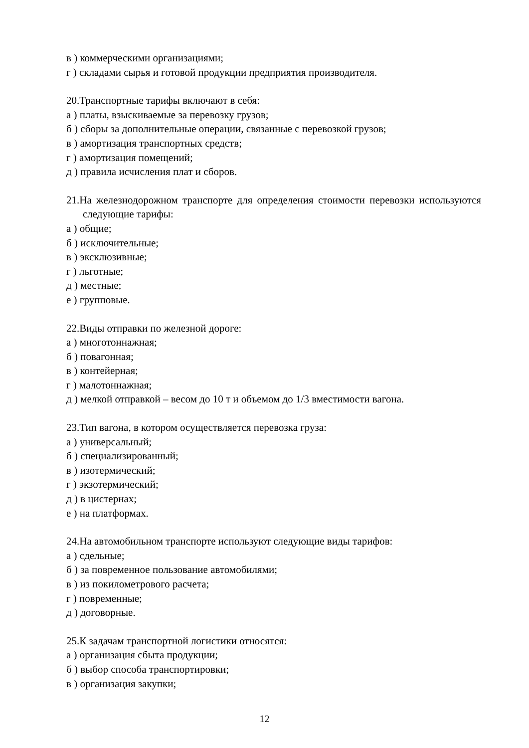в ) коммерческими организациями;
г ) складами сырья и готовой продукции предприятия производителя.
20.Транспортные тарифы включают в себя:
а ) платы, взыскиваемые за перевозку грузов;
б ) сборы за дополнительные операции, связанные с перевозкой грузов;
в ) амортизация транспортных средств;
г ) амортизация помещений;
д ) правила исчисления плат и сборов.
21.На железнодорожном транспорте для определения стоимости перевозки используются следующие тарифы:
а ) общие;
б ) исключительные;
в ) эксклюзивные;
г ) льготные;
д ) местные;
е ) групповые.
22.Виды отправки по железной дороге:
а ) многотоннажная;
б ) повагонная;
в ) контейерная;
г ) малотоннажная;
д ) мелкой отправкой – весом до 10 т и объемом до 1/3 вместимости вагона.
23.Тип вагона, в котором осуществляется перевозка груза:
а ) универсальный;
б ) специализированный;
в ) изотермический;
г ) экзотермический;
д ) в цистернах;
е ) на платформах.
24.На автомобильном транспорте используют следующие виды тарифов:
а ) сдельные;
б ) за повременное пользование автомобилями;
в ) из покилометрового расчета;
г ) повременные;
д ) договорные.
25.К задачам транспортной логистики относятся:
а ) организация сбыта продукции;
б ) выбор способа транспортировки;
в ) организация закупки;
12